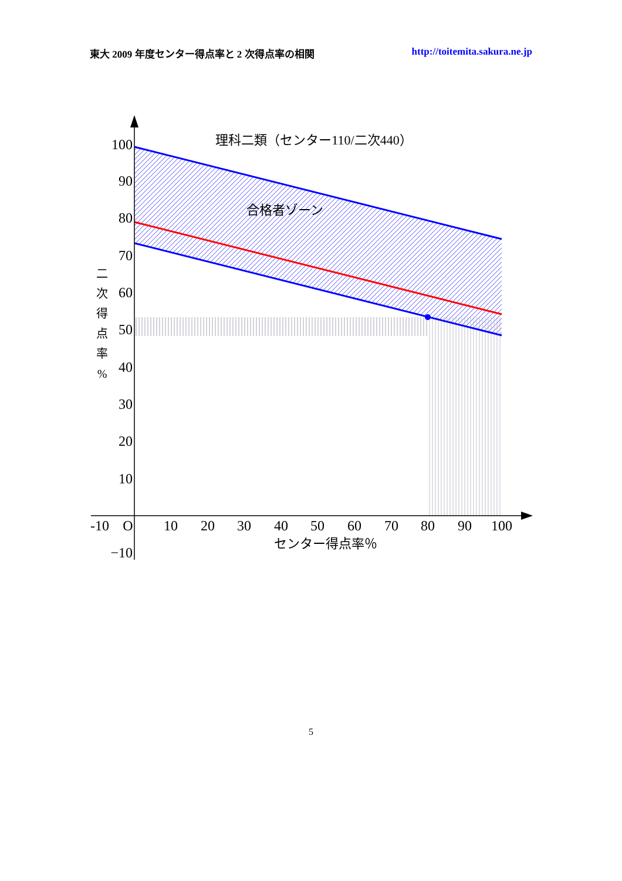東大 2009 年度センター得点率と 2 次得点率の相関 http://toitemita.sakura.ne.jp
100
90
80
70
60
50
40
30
20
10
−10
-10
O
10
20
30
40
50
60
70
80
90
100
理科二類（センター110/二次440）
合格者ゾーン
センター得点率％
二 次 得 点 率 %
5